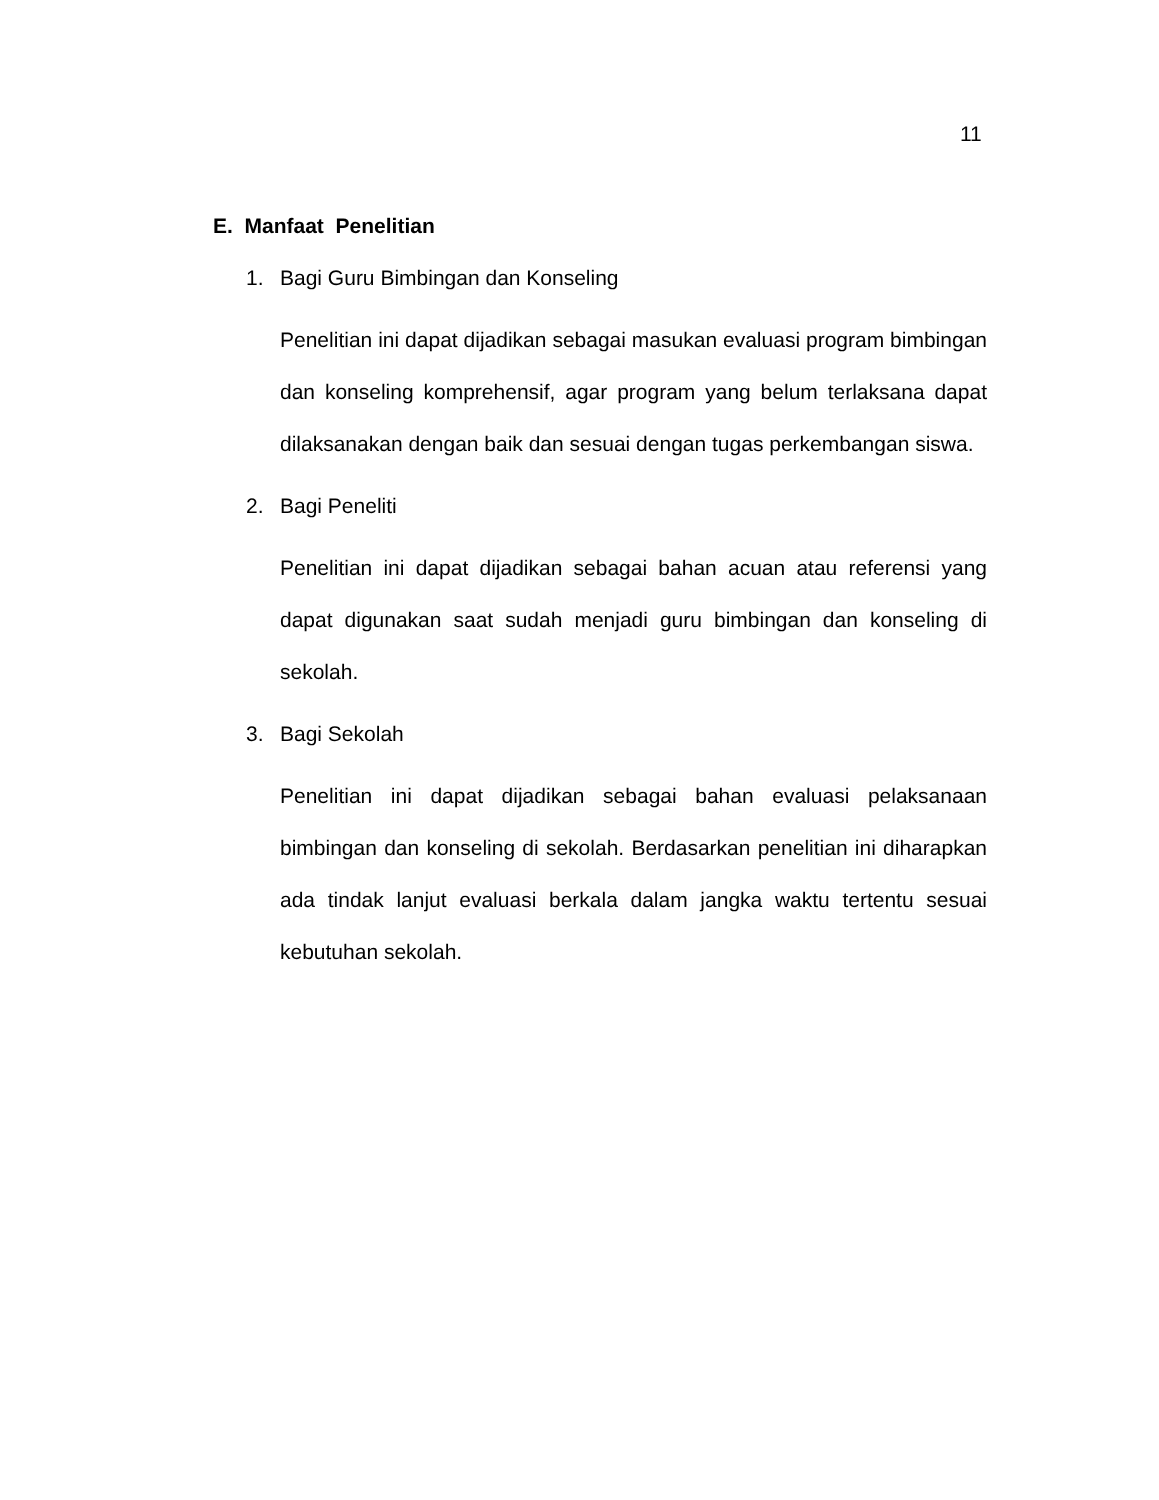11
E. Manfaat Penelitian
1. Bagi Guru Bimbingan dan Konseling
Penelitian ini dapat dijadikan sebagai masukan evaluasi program bimbingan dan konseling komprehensif, agar program yang belum terlaksana dapat dilaksanakan dengan baik dan sesuai dengan tugas perkembangan siswa.
2. Bagi Peneliti
Penelitian ini dapat dijadikan sebagai bahan acuan atau referensi yang dapat digunakan saat sudah menjadi guru bimbingan dan konseling di sekolah.
3. Bagi Sekolah
Penelitian ini dapat dijadikan sebagai bahan evaluasi pelaksanaan bimbingan dan konseling di sekolah. Berdasarkan penelitian ini diharapkan ada tindak lanjut evaluasi berkala dalam jangka waktu tertentu sesuai kebutuhan sekolah.